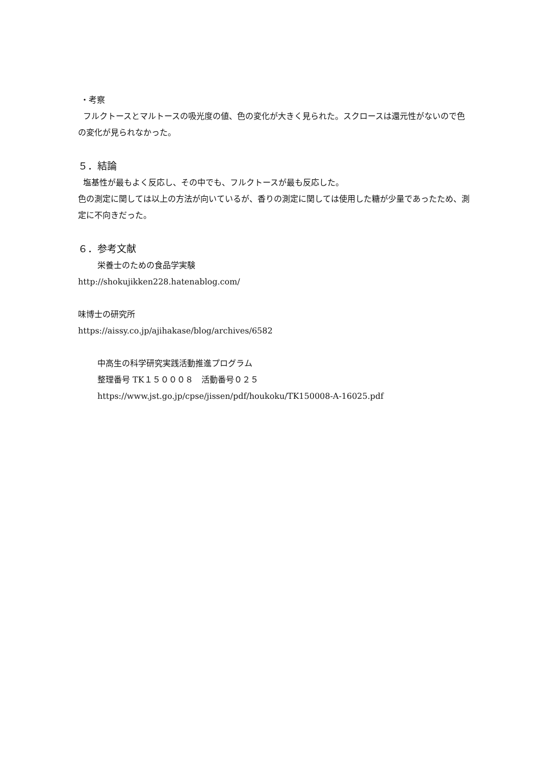・考察
フルクトースとマルトースの吸光度の値、色の変化が大きく見られた。スクロースは還元性がないので色の変化が見られなかった。
５．結論
塩基性が最もよく反応し、その中でも、フルクトースが最も反応した。
色の測定に関しては以上の方法が向いているが、香りの測定に関しては使用した糖が少量であったため、測定に不向きだった。
６．参考文献
栄養士のための食品学実験
http://shokujikken228.hatenablog.com/
味博士の研究所
https://aissy.co.jp/ajihakase/blog/archives/6582
中高生の科学研究実践活動推進プログラム
整理番号 TK１５０００８　活動番号０２５
https://www.jst.go.jp/cpse/jissen/pdf/houkoku/TK150008-A-16025.pdf